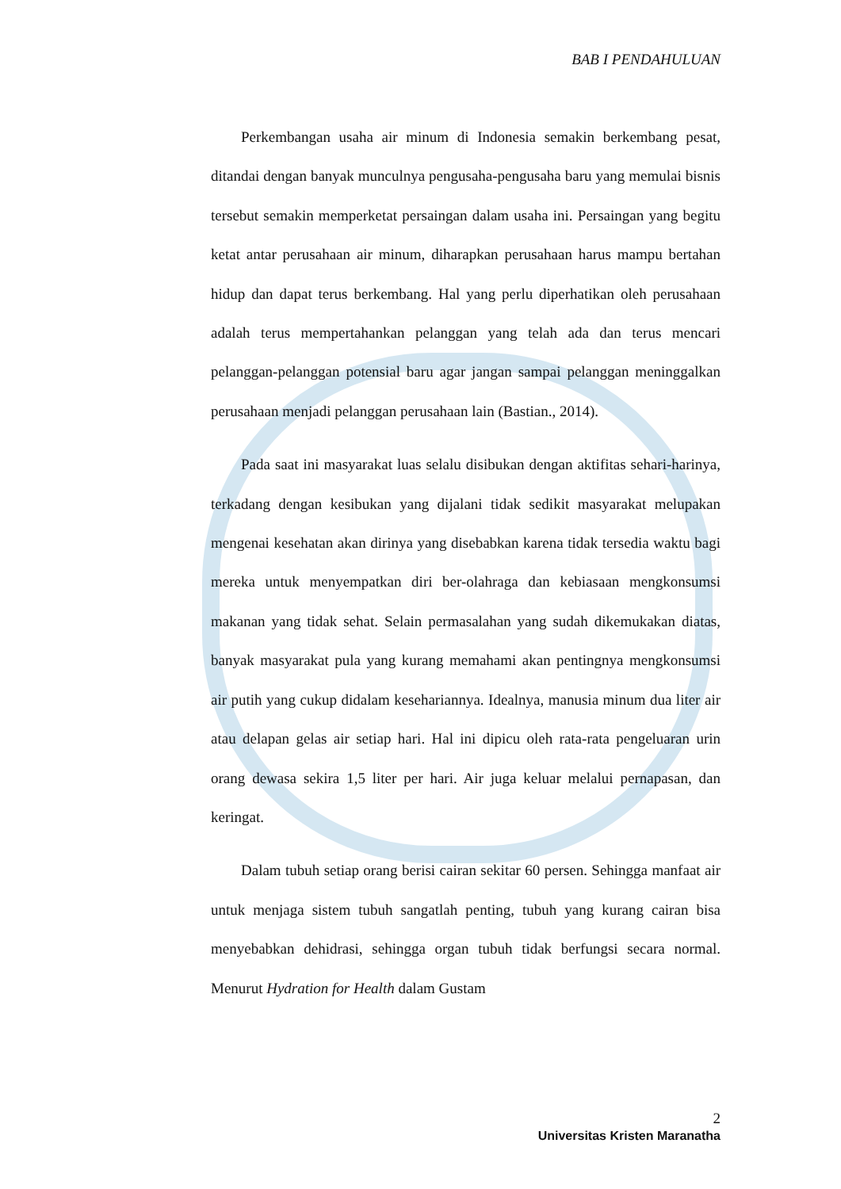BAB I PENDAHULUAN
Perkembangan usaha air minum di Indonesia semakin berkembang pesat, ditandai dengan banyak munculnya pengusaha-pengusaha baru yang memulai bisnis tersebut semakin memperketat persaingan dalam usaha ini. Persaingan yang begitu ketat antar perusahaan air minum, diharapkan perusahaan harus mampu bertahan hidup dan dapat terus berkembang. Hal yang perlu diperhatikan oleh perusahaan adalah terus mempertahankan pelanggan yang telah ada dan terus mencari pelanggan-pelanggan potensial baru agar jangan sampai pelanggan meninggalkan perusahaan menjadi pelanggan perusahaan lain (Bastian., 2014).
Pada saat ini masyarakat luas selalu disibukan dengan aktifitas sehari-harinya, terkadang dengan kesibukan yang dijalani tidak sedikit masyarakat melupakan mengenai kesehatan akan dirinya yang disebabkan karena tidak tersedia waktu bagi mereka untuk menyempatkan diri ber-olahraga dan kebiasaan mengkonsumsi makanan yang tidak sehat. Selain permasalahan yang sudah dikemukakan diatas, banyak masyarakat pula yang kurang memahami akan pentingnya mengkonsumsi air putih yang cukup didalam kesehariannya. Idealnya, manusia minum dua liter air atau delapan gelas air setiap hari. Hal ini dipicu oleh rata-rata pengeluaran urin orang dewasa sekira 1,5 liter per hari. Air juga keluar melalui pernapasan, dan keringat.
Dalam tubuh setiap orang berisi cairan sekitar 60 persen. Sehingga manfaat air untuk menjaga sistem tubuh sangatlah penting, tubuh yang kurang cairan bisa menyebabkan dehidrasi, sehingga organ tubuh tidak berfungsi secara normal. Menurut Hydration for Health dalam Gustam
2
Universitas Kristen Maranatha